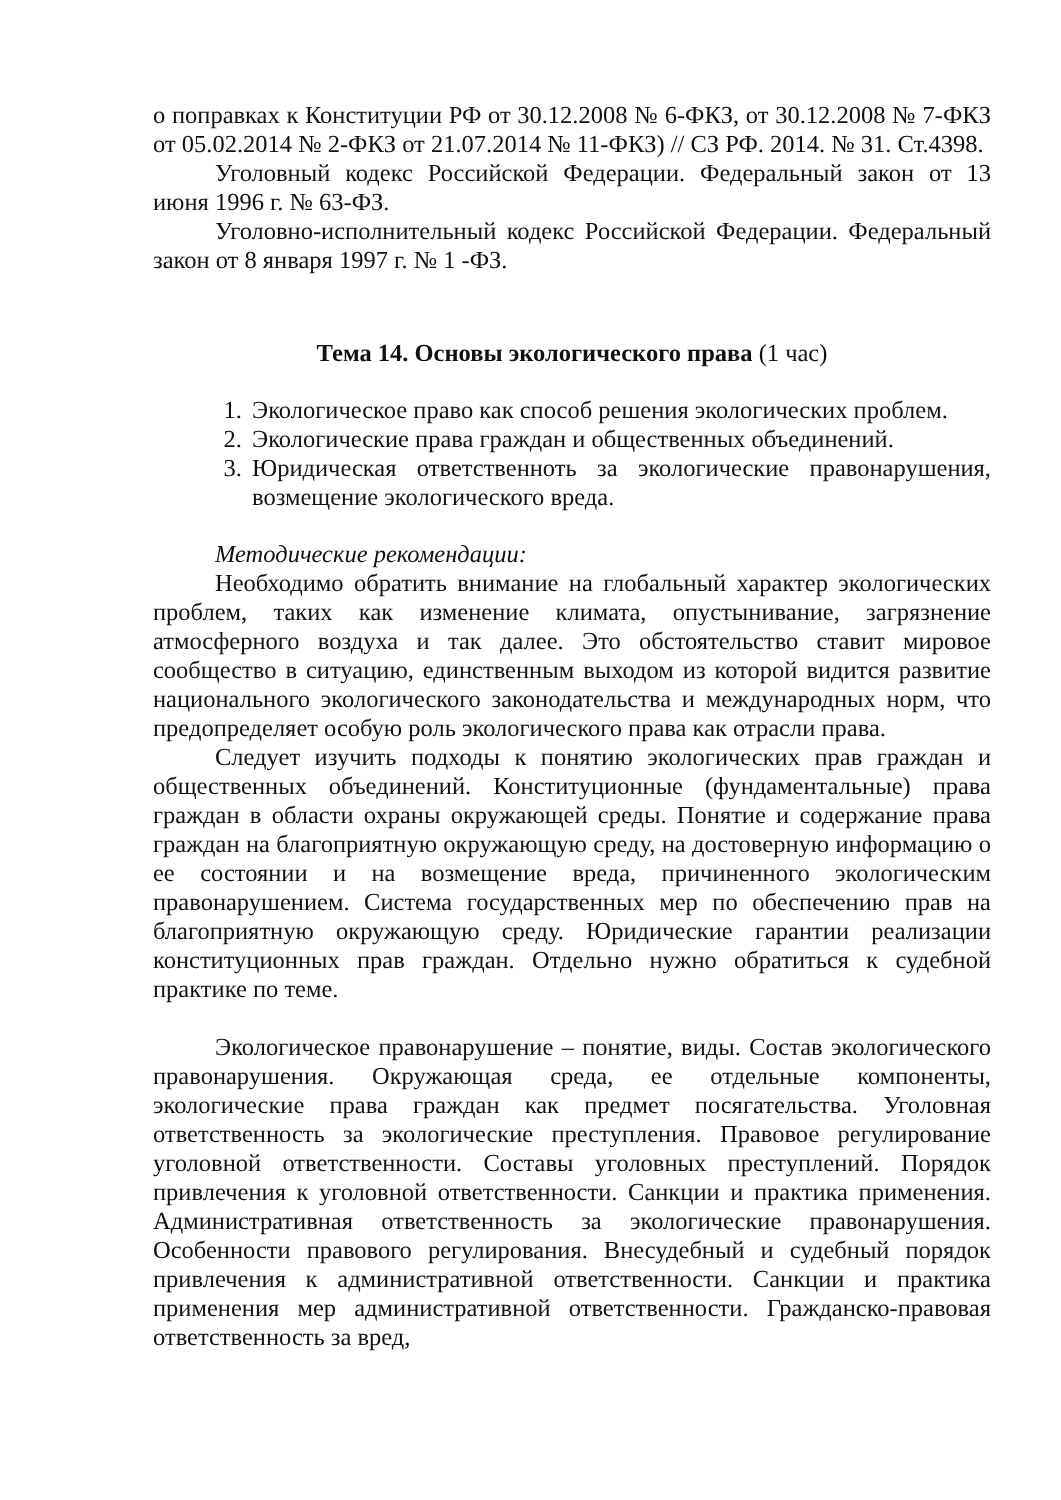о поправках к Конституции РФ от 30.12.2008 № 6-ФКЗ, от 30.12.2008 № 7-ФКЗ от 05.02.2014 № 2-ФКЗ от 21.07.2014 № 11-ФКЗ) // СЗ РФ. 2014. № 31. Ст.4398.
Уголовный кодекс Российской Федерации. Федеральный закон от 13 июня 1996 г. № 63-ФЗ.
Уголовно-исполнительный кодекс Российской Федерации. Федеральный закон от 8 января 1997 г. № 1 -ФЗ.
Тема 14. Основы экологического права (1 час)
1. Экологическое право как способ решения экологических проблем.
2. Экологические права граждан и общественных объединений.
3. Юридическая ответственноть за экологические правонарушения, возмещение экологического вреда.
Методические рекомендации:
Необходимо обратить внимание на глобальный характер экологических проблем, таких как изменение климата, опустынивание, загрязнение атмосферного воздуха и так далее. Это обстоятельство ставит мировое сообщество в ситуацию, единственным выходом из которой видится развитие национального экологического законодательства и международных норм, что предопределяет особую роль экологического права как отрасли права.
Следует изучить подходы к понятию экологических прав граждан и общественных объединений. Конституционные (фундаментальные) права граждан в области охраны окружающей среды. Понятие и содержание права граждан на благоприятную окружающую среду, на достоверную информацию о ее состоянии и на возмещение вреда, причиненного экологическим правонарушением. Система государственных мер по обеспечению прав на благоприятную окружающую среду. Юридические гарантии реализации конституционных прав граждан. Отдельно нужно обратиться к судебной практике по теме.
Экологическое правонарушение – понятие, виды. Состав экологического правонарушения. Окружающая среда, ее отдельные компоненты, экологические права граждан как предмет посягательства. Уголовная ответственность за экологические преступления. Правовое регулирование уголовной ответственности. Составы уголовных преступлений. Порядок привлечения к уголовной ответственности. Санкции и практика применения. Административная ответственность за экологические правонарушения. Особенности правового регулирования. Внесудебный и судебный порядок привлечения к административной ответственности. Санкции и практика применения мер административной ответственности. Гражданско-правовая ответственность за вред,